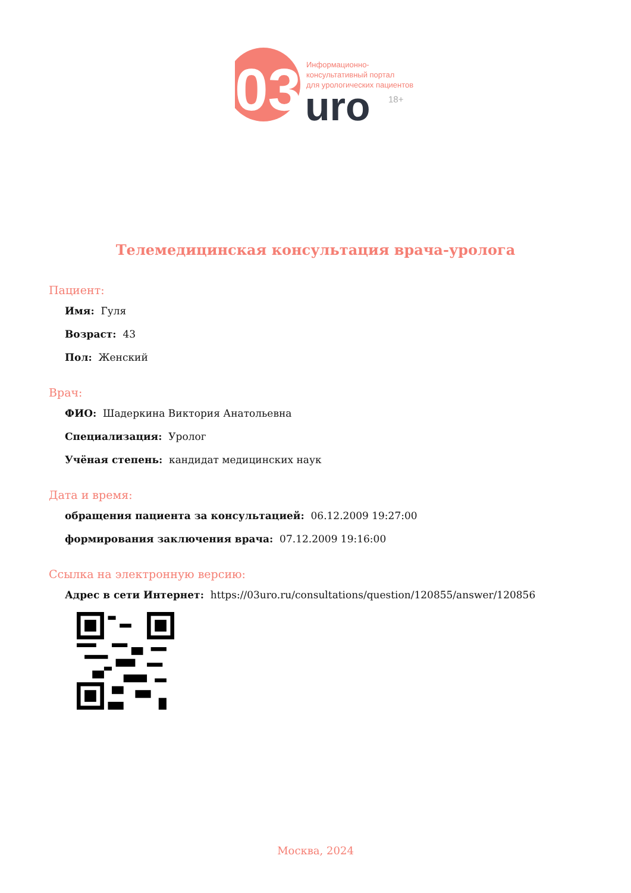03
uro
18+
Информационно-
консультативный портал
для урологических пациентов
Телемедицинская консультация врача-уролога
Пациент:
Имя: Гуля
Возраст: 43
Пол: Женский
Врач:
ФИО: Шадеркина Виктория Анатольевна
Специализация: Уролог
Учёная степень: кандидат медицинских наук
Дата и время:
обращения пациента за консультацией: 06.12.2009 19:27:00
формирования заключения врача: 07.12.2009 19:16:00
Ссылка на электронную версию:
Адрес в сети Интернет: https://03uro.ru/consultations/question/120855/answer/120856
Москва, 2024